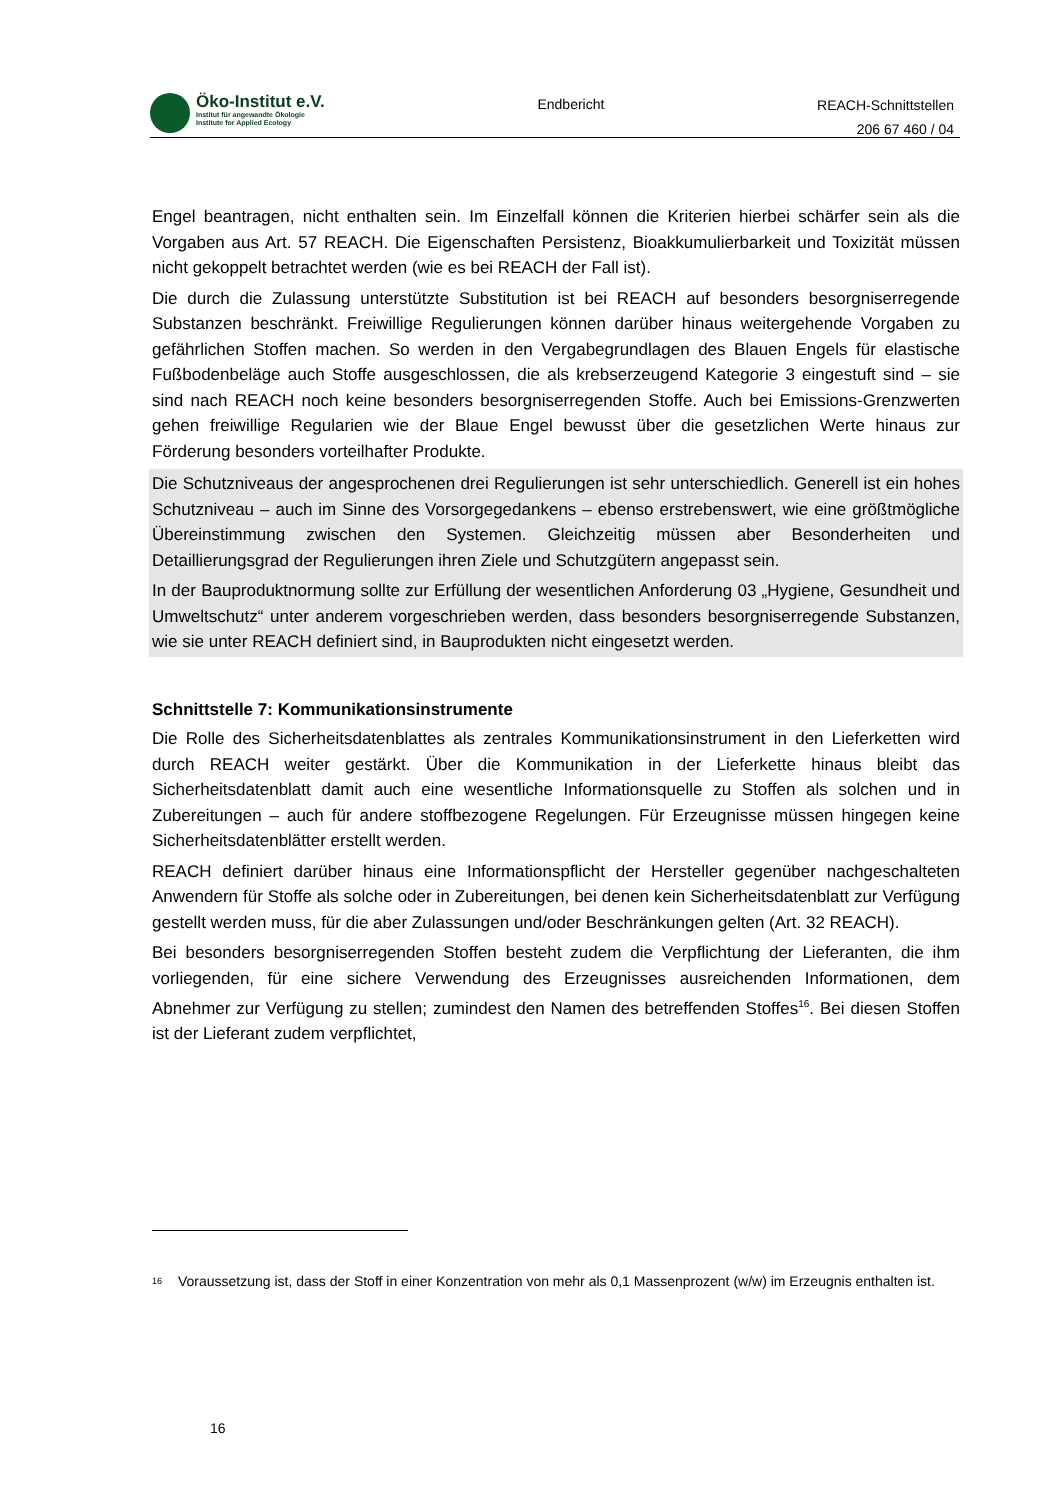Öko-Institut e.V.
Institut für angewandte Ökologie
Institute for Applied Ecology
Endbericht
REACH-Schnittstellen
206 67 460 / 04
Engel beantragen, nicht enthalten sein. Im Einzelfall können die Kriterien hierbei schärfer sein als die Vorgaben aus Art. 57 REACH. Die Eigenschaften Persistenz, Bioakkumulierbarkeit und Toxizität müssen nicht gekoppelt betrachtet werden (wie es bei REACH der Fall ist).
Die durch die Zulassung unterstützte Substitution ist bei REACH auf besonders besorgniserregende Substanzen beschränkt. Freiwillige Regulierungen können darüber hinaus weitergehende Vorgaben zu gefährlichen Stoffen machen. So werden in den Vergabegrundlagen des Blauen Engels für elastische Fußbodenbeläge auch Stoffe ausgeschlossen, die als krebserzeugend Kategorie 3 eingestuft sind – sie sind nach REACH noch keine besonders besorgniserregenden Stoffe. Auch bei Emissions-Grenzwerten gehen freiwillige Regularien wie der Blaue Engel bewusst über die gesetzlichen Werte hinaus zur Förderung besonders vorteilhafter Produkte.
Die Schutzniveaus der angesprochenen drei Regulierungen ist sehr unterschiedlich. Generell ist ein hohes Schutzniveau – auch im Sinne des Vorsorgegedankens – ebenso erstrebenswert, wie eine größtmögliche Übereinstimmung zwischen den Systemen. Gleichzeitig müssen aber Besonderheiten und Detaillierungsgrad der Regulierungen ihren Ziele und Schutzgütern angepasst sein.
In der Bauproduktnormung sollte zur Erfüllung der wesentlichen Anforderung 03 „Hygiene, Gesundheit und Umweltschutz“ unter anderem vorgeschrieben werden, dass besonders besorgniserregende Substanzen, wie sie unter REACH definiert sind, in Bauprodukten nicht eingesetzt werden.
Schnittstelle 7: Kommunikationsinstrumente
Die Rolle des Sicherheitsdatenblattes als zentrales Kommunikationsinstrument in den Lieferketten wird durch REACH weiter gestärkt. Über die Kommunikation in der Lieferkette hinaus bleibt das Sicherheitsdatenblatt damit auch eine wesentliche Informationsquelle zu Stoffen als solchen und in Zubereitungen – auch für andere stoffbezogene Regelungen. Für Erzeugnisse müssen hingegen keine Sicherheitsdatenblätter erstellt werden.
REACH definiert darüber hinaus eine Informationspflicht der Hersteller gegenüber nachgeschalteten Anwendern für Stoffe als solche oder in Zubereitungen, bei denen kein Sicherheitsdatenblatt zur Verfügung gestellt werden muss, für die aber Zulassungen und/oder Beschränkungen gelten (Art. 32 REACH).
Bei besonders besorgniserregenden Stoffen besteht zudem die Verpflichtung der Lieferanten, die ihm vorliegenden, für eine sichere Verwendung des Erzeugnisses ausreichenden Informationen, dem Abnehmer zur Verfügung zu stellen; zumindest den Namen des betreffenden Stoffes<sup>16</sup>. Bei diesen Stoffen ist der Lieferant zudem verpflichtet,
<sup>16</sup>
Voraussetzung ist, dass der Stoff in einer Konzentration von mehr als 0,1 Massenprozent (w/w) im Erzeugnis enthalten ist.
16